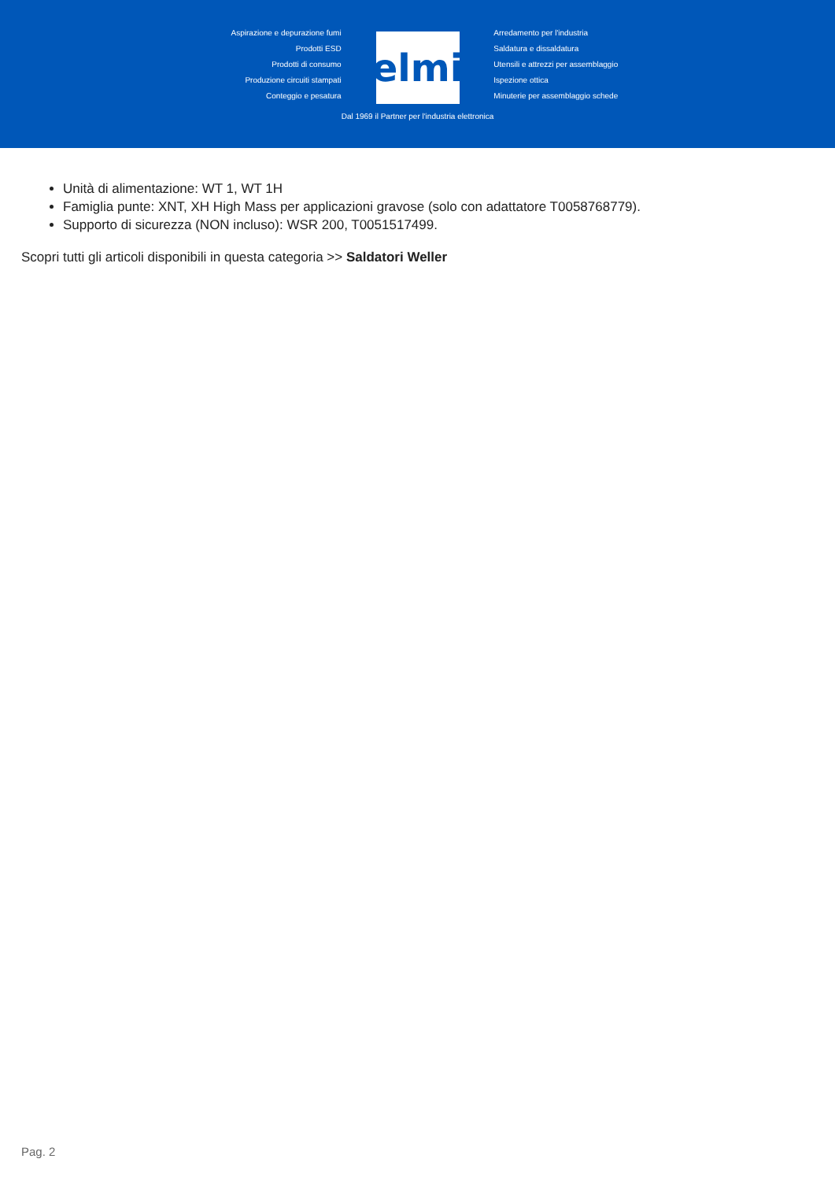Aspirazione e depurazione fumi
Prodotti ESD
Prodotti di consumo
Produzione circuiti stampati
Conteggio e pesatura
elmi
Dal 1969 il Partner per l'industria elettronica
Arredamento per l'industria
Saldatura e dissaldatura
Utensili e attrezzi per assemblaggio
Ispezione ottica
Minuterie per assemblaggio schede
Unità di alimentazione: WT 1, WT 1H
Famiglia punte: XNT, XH High Mass per applicazioni gravose (solo con adattatore T0058768779).
Supporto di sicurezza (NON incluso): WSR 200, T0051517499.
Scopri tutti gli articoli disponibili in questa categoria >> Saldatori Weller
Pag. 2